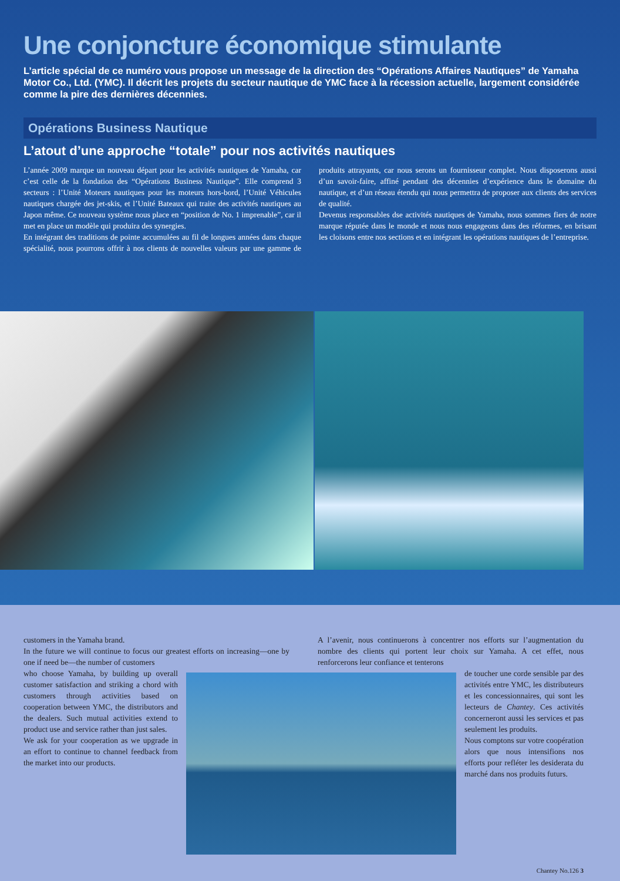Une conjoncture économique stimulante
L’article spécial de ce numéro vous propose un message de la direction des “Opérations Affaires Nautiques” de Yamaha Motor Co., Ltd. (YMC). Il décrit les projets du secteur nautique de YMC face à la récession actuelle, largement considérée comme la pire des dernières décennies.
Opérations Business Nautique
L’atout d’une approche “totale” pour nos activités nautiques
L’année 2009 marque un nouveau départ pour les activités nautiques de Yamaha, car c’est celle de la fondation des “Opérations Business Nautique”. Elle comprend 3 secteurs : l’Unité Moteurs nautiques pour les moteurs hors-bord, l’Unité Véhicules nautiques chargée des jet-skis, et l’Unité Bateaux qui traite des activités nautiques au Japon même. Ce nouveau système nous place en “position de No. 1 imprenable”, car il met en place un modèle qui produira des synergies.
En intégrant des traditions de pointe accumulées au fil de longues années dans chaque spécialité, nous pourrons offrir à nos clients de nouvelles valeurs par une gamme de produits attrayants, car nous serons un fournisseur complet. Nous disposerons aussi d’un savoir-faire, affiné pendant des décennies d’expérience dans le domaine du nautique, et d’un réseau étendu qui nous permettra de proposer aux clients des services de qualité.
Devenus responsables dse activités nautiques de Yamaha, nous sommes fiers de notre marque réputée dans le monde et nous nous engageons dans des réformes, en brisant les cloisons entre nos sections et en intégrant les opérations nautiques de l’entreprise.
customers in the Yamaha brand.
In the future we will continue to focus our greatest efforts on increasing—one by one if need be—the number of customers
A l’avenir, nous continuerons à concentrer nos efforts sur l’augmentation du nombre des clients qui portent leur choix sur Yamaha. A cet effet, nous renforcerons leur confiance et tenterons
who choose Yamaha, by building up overall customer satisfaction and striking a chord with customers through activities based on cooperation between YMC, the distributors and the dealers. Such mutual activities extend to product use and service rather than just sales.
We ask for your cooperation as we upgrade in an effort to continue to channel feedback from the market into our products.
de toucher une corde sensible par des activités entre YMC, les distributeurs et les concessionnaires, qui sont les lecteurs de Chantey. Ces activités concerneront aussi les services et pas seulement les produits.
Nous comptons sur votre coopération alors que nous intensifions nos efforts pour refléter les desiderata du marché dans nos produits futurs.
Chantey No.126 3